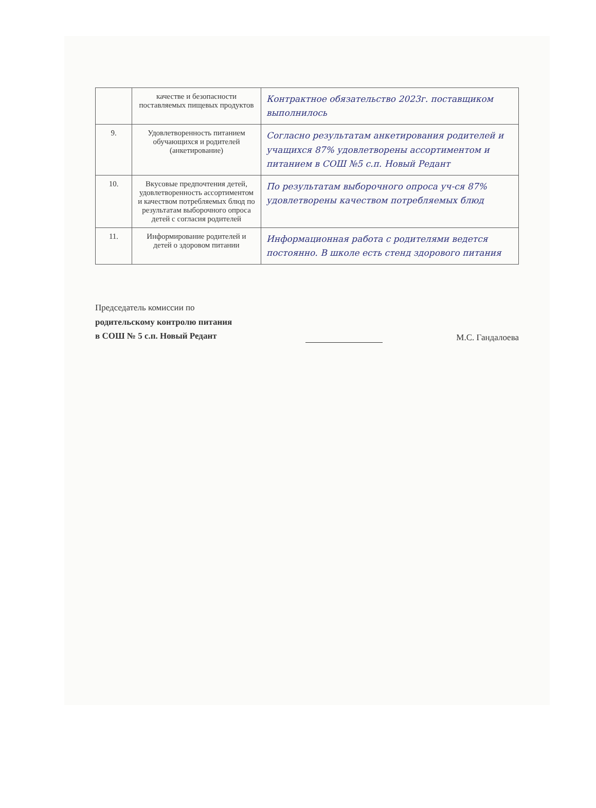| | качестве и безопасности поставляемых пищевых продуктов | Контрактное обязательство 2023г. поставщиком выполнилось |
| 9. | Удовлетворенность питанием обучающихся и родителей (анкетирование) | Согласно результатам анкетирования родителей и учащихся 87% удовлетворены ассортиментом и питанием в СОШ №5 с.п. Новый Редант |
| 10. | Вкусовые предпочтения детей, удовлетворенность ассортиментом и качеством потребляемых блюд по результатам выборочного опроса детей с согласия родителей | По результатам выборочного опроса уч-ся 87% удовлетворены качеством потребляемых блюд |
| 11. | Информирование родителей и детей о здоровом питании | Информационная работа с родителями ведется постоянно. В школе есть стенд здорового питания |
Председатель комиссии по
родительскому контролю питания
в СОШ № 5 с.п. Новый Редант
М.С. Гандалоева